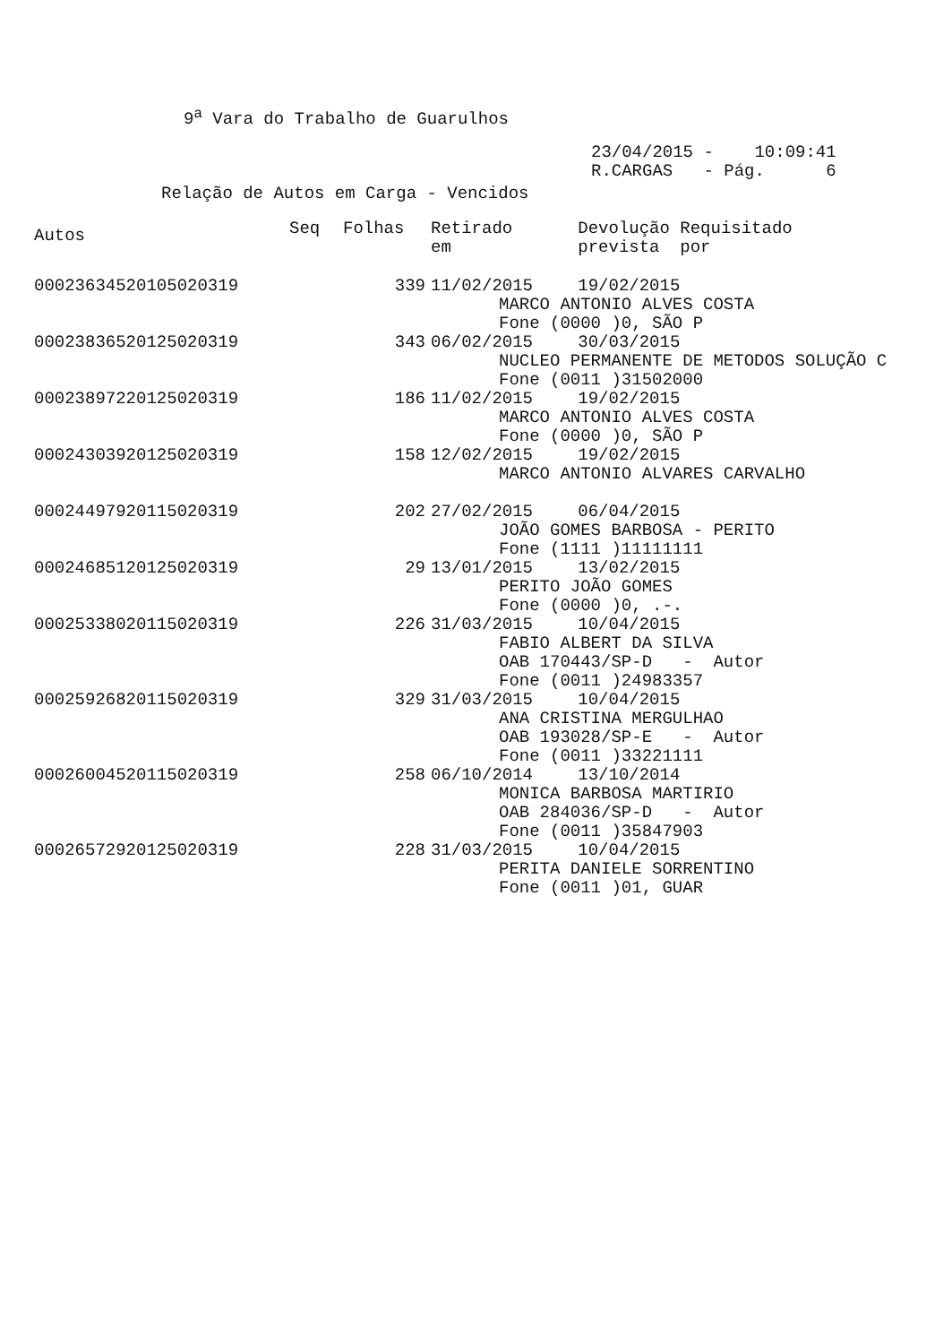9<sup>a</sup> Vara do Trabalho de Guarulhos
23/04/2015 - 10:09:41 R.CARGAS - Pág. 6
Relação de Autos em Carga - Vencidos
| Autos | Seq | Folhas | Retirado em | Devolução Requisitado prevista por |
| --- | --- | --- | --- | --- |
| 00023634520105020319 | | 339 | 11/02/2015 | 19/02/2015 |
| | | | MARCO ANTONIO ALVES COSTA Fone (0000 )0, SÃO P | |
| 00023836520125020319 | | 343 | 06/02/2015 | 30/03/2015 |
| | | | NUCLEO PERMANENTE DE METODOS SOLUÇÃO C Fone (0011 )31502000 | |
| 00023897220125020319 | | 186 | 11/02/2015 | 19/02/2015 |
| | | | MARCO ANTONIO ALVES COSTA Fone (0000 )0, SÃO P | |
| 00024303920125020319 | | 158 | 12/02/2015 | 19/02/2015 |
| | | | MARCO ANTONIO ALVARES CARVALHO | |
| 00024497920115020319 | | 202 | 27/02/2015 | 06/04/2015 |
| | | | JOÃO GOMES BARBOSA - PERITO Fone (1111 )11111111 | |
| 00024685120125020319 | | 29 | 13/01/2015 | 13/02/2015 |
| | | | PERITO JOÃO GOMES Fone (0000 )0, .-. | |
| 00025338020115020319 | | 226 | 31/03/2015 | 10/04/2015 |
| | | | FABIO ALBERT DA SILVA OAB 170443/SP-D - Autor Fone (0011 )24983357 | |
| 00025926820115020319 | | 329 | 31/03/2015 | 10/04/2015 |
| | | | ANA CRISTINA MERGULHAO OAB 193028/SP-E - Autor Fone (0011 )33221111 | |
| 00026004520115020319 | | 258 | 06/10/2014 | 13/10/2014 |
| | | | MONICA BARBOSA MARTIRIO OAB 284036/SP-D - Autor Fone (0011 )35847903 | |
| 00026572920125020319 | | 228 | 31/03/2015 | 10/04/2015 |
| | | | PERITA DANIELE SORRENTINO Fone (0011 )01, GUAR | |